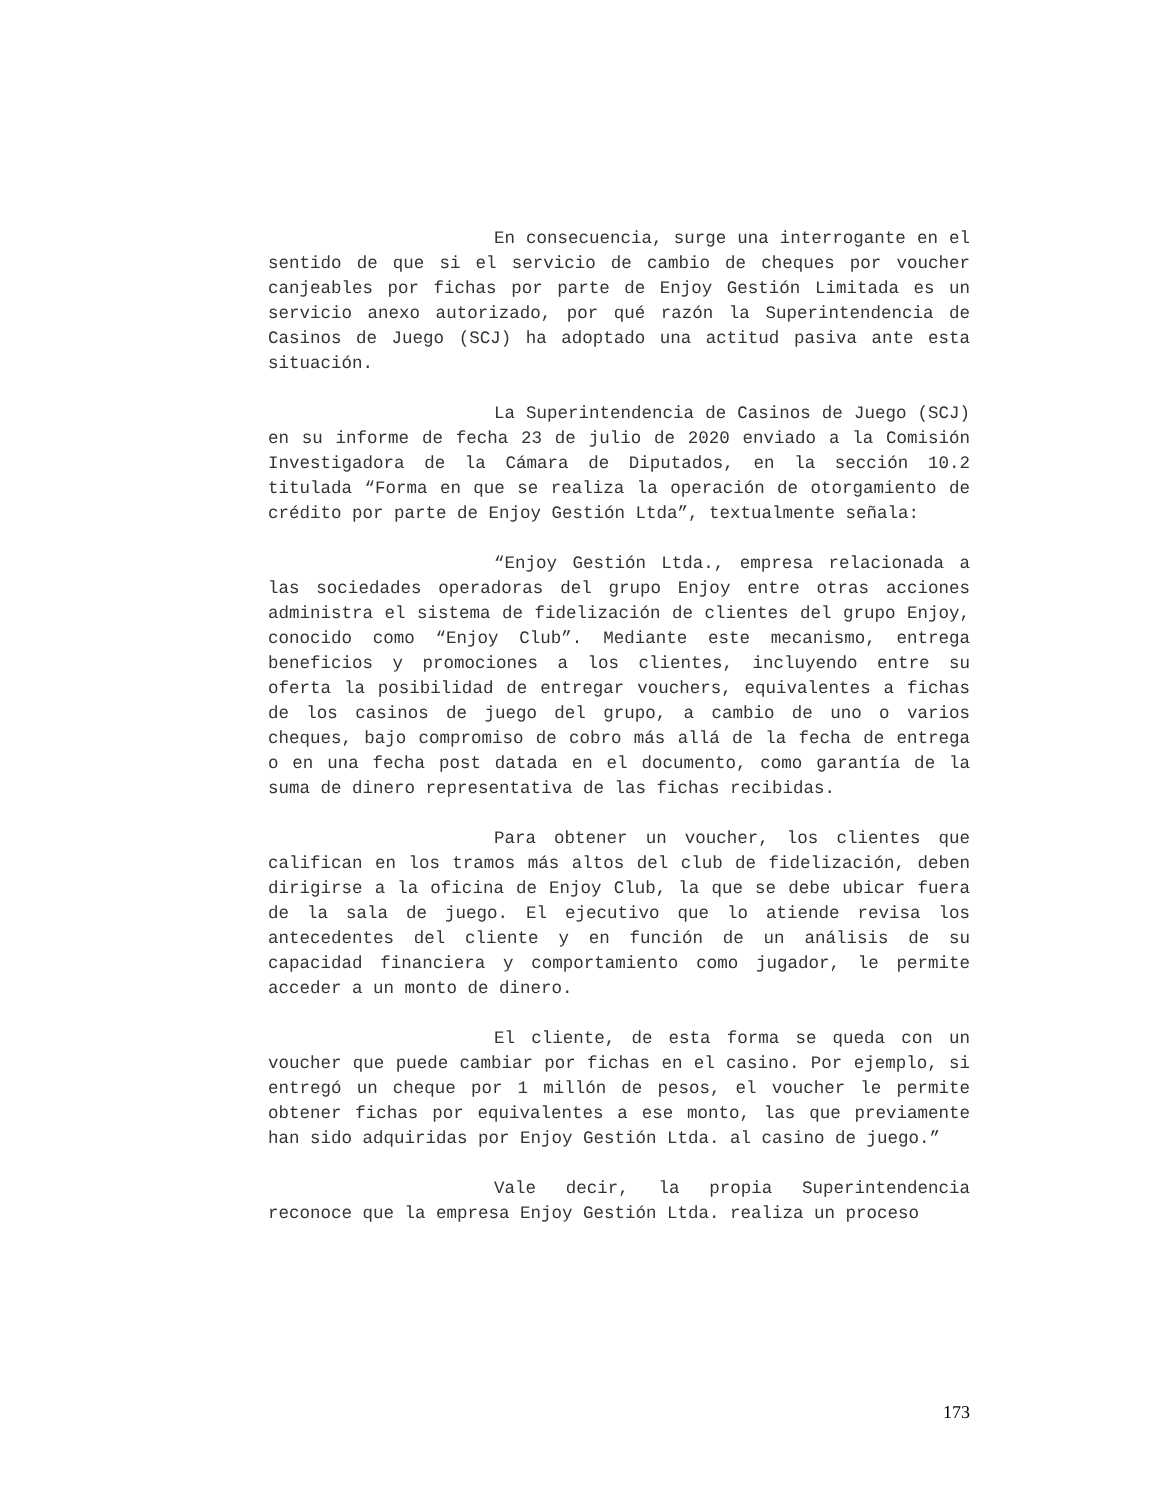En consecuencia, surge una interrogante en el sentido de que si el servicio de cambio de cheques por voucher canjeables por fichas por parte de Enjoy Gestión Limitada es un servicio anexo autorizado, por qué razón la Superintendencia de Casinos de Juego (SCJ) ha adoptado una actitud pasiva ante esta situación.
La Superintendencia de Casinos de Juego (SCJ) en su informe de fecha 23 de julio de 2020 enviado a la Comisión Investigadora de la Cámara de Diputados, en la sección 10.2 titulada “Forma en que se realiza la operación de otorgamiento de crédito por parte de Enjoy Gestión Ltda”, textualmente señala:
“Enjoy Gestión Ltda., empresa relacionada a las sociedades operadoras del grupo Enjoy entre otras acciones administra el sistema de fidelización de clientes del grupo Enjoy, conocido como “Enjoy Club”. Mediante este mecanismo, entrega beneficios y promociones a los clientes, incluyendo entre su oferta la posibilidad de entregar vouchers, equivalentes a fichas de los casinos de juego del grupo, a cambio de uno o varios cheques, bajo compromiso de cobro más allá de la fecha de entrega o en una fecha post datada en el documento, como garantía de la suma de dinero representativa de las fichas recibidas.
Para obtener un voucher, los clientes que califican en los tramos más altos del club de fidelización, deben dirigirse a la oficina de Enjoy Club, la que se debe ubicar fuera de la sala de juego. El ejecutivo que lo atiende revisa los antecedentes del cliente y en función de un análisis de su capacidad financiera y comportamiento como jugador, le permite acceder a un monto de dinero.
El cliente, de esta forma se queda con un voucher que puede cambiar por fichas en el casino. Por ejemplo, si entregó un cheque por 1 millón de pesos, el voucher le permite obtener fichas por equivalentes a ese monto, las que previamente han sido adquiridas por Enjoy Gestión Ltda. al casino de juego.”
Vale decir, la propia Superintendencia reconoce que la empresa Enjoy Gestión Ltda. realiza un proceso
173